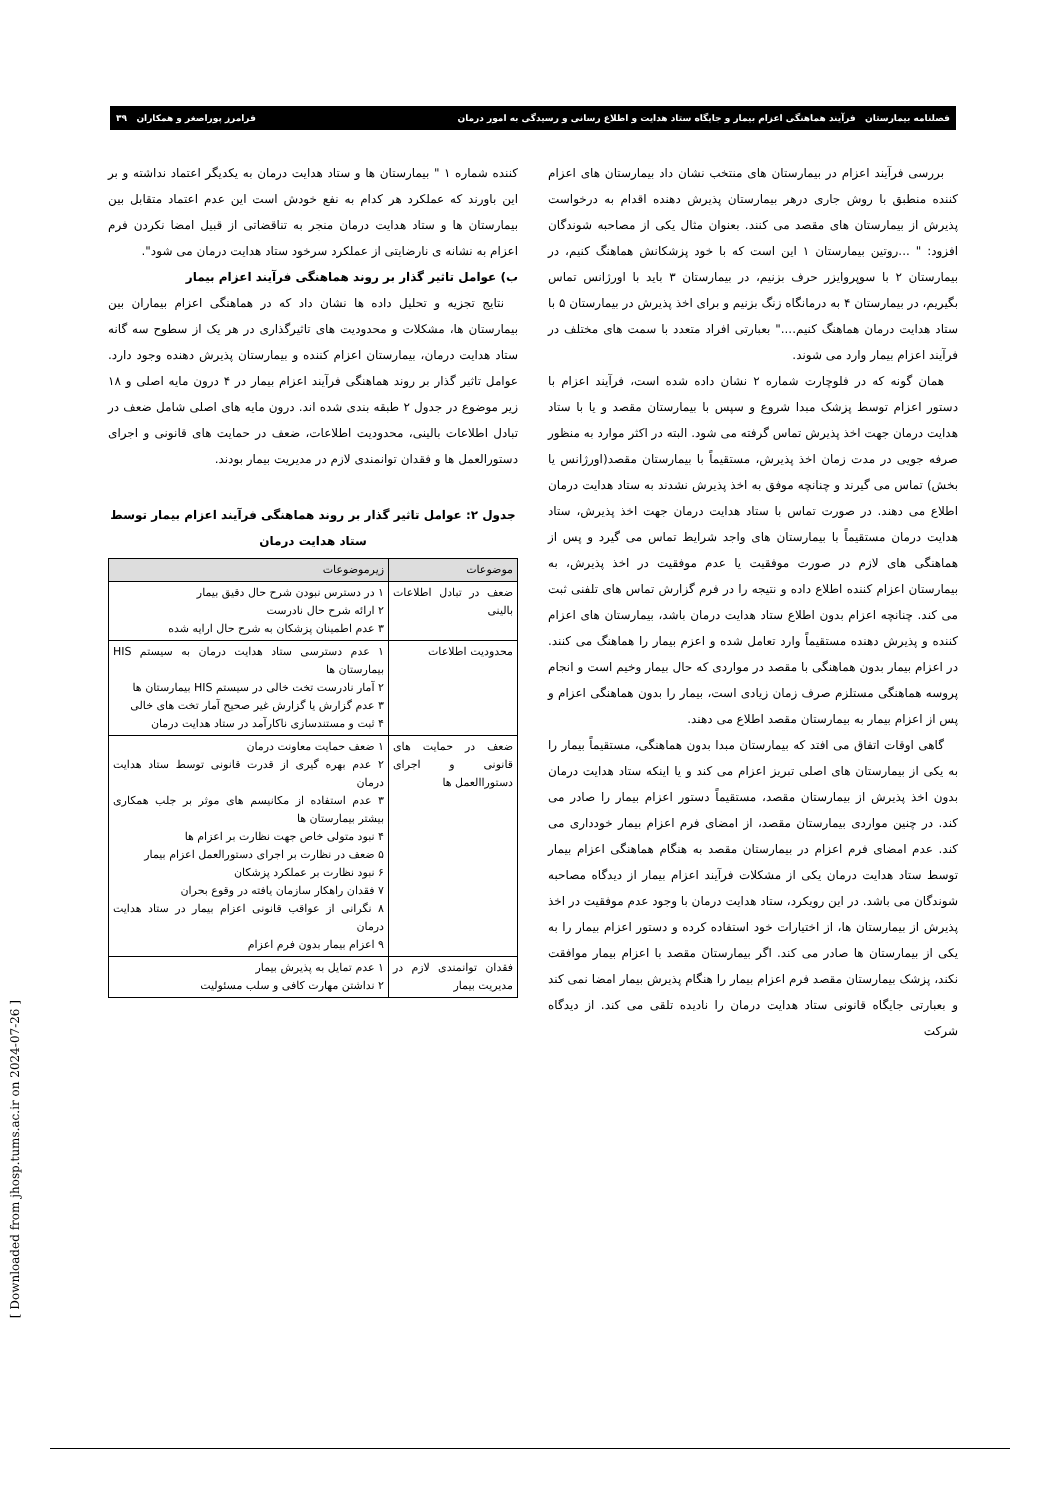فصلنامه بیمارستان فرآیند هماهنگی اعزام بیمار و جایگاه ستاد هدایت و اطلاع رسانی و رسیدگی به امور درمان فرامرز پوراصغر و همکاران ۳۹
بررسی فرآیند اعزام در بیمارستان های منتخب نشان داد بیمارستان های اعزام کننده منطبق با روش جاری درهر بیمارستان پذیرش دهنده اقدام به درخواست پذیرش از بیمارستان های مقصد می کنند. بعنوان مثال یکی از مصاحبه شوندگان افزود: " ...روتین بیمارستان ۱ این است که با خود پزشکانش هماهنگ کنیم، در بیمارستان ۲ با سوپروایزر حرف بزنیم، در بیمارستان ۳ باید با اورژانس تماس بگیریم، در بیمارستان ۴ به درمانگاه زنگ بزنیم و برای اخذ پذیرش در بیمارستان ۵ با ستاد هدایت درمان هماهنگ کنیم...." بعبارتی افراد متعدد با سمت های مختلف در فرآیند اعزام بیمار وارد می شوند.
همان گونه که در فلوچارت شماره ۲ نشان داده شده است، فرآیند اعزام با دستور اعزام توسط پزشک مبدا شروع و سپس با بیمارستان مقصد و یا با ستاد هدایت درمان جهت اخذ پذیرش تماس گرفته می شود. البته در اکثر موارد به منظور صرفه جویی در مدت زمان اخذ پذیرش، مستقیماً با بیمارستان مقصد(اورژانس یا بخش) تماس می گیرند و چنانچه موفق به اخذ پذیرش نشدند به ستاد هدایت درمان اطلاع می دهند. در صورت تماس با ستاد هدایت درمان جهت اخذ پذیرش، ستاد هدایت درمان مستقیماً با بیمارستان های واجد شرایط تماس می گیرد و پس از هماهنگی های لازم در صورت موفقیت یا عدم موفقیت در اخذ پذیرش، به بیمارستان اعزام کننده اطلاع داده و نتیجه را در فرم گزارش تماس های تلفنی ثبت می کند. چنانچه اعزام بدون اطلاع ستاد هدایت درمان باشد، بیمارستان های اعزام کننده و پذیرش دهنده مستقیماً وارد تعامل شده و اعزم بیمار را هماهنگ می کنند. در اعزام بیمار بدون هماهنگی با مقصد در مواردی که حال بیمار وخیم است و انجام پروسه هماهنگی مستلزم صرف زمان زیادی است، بیمار را بدون هماهنگی اعزام و پس از اعزام بیمار به بیمارستان مقصد اطلاع می دهند.
گاهی اوقات اتفاق می افتد که بیمارستان مبدا بدون هماهنگی، مستقیماً بیمار را به یکی از بیمارستان های اصلی تبریز اعزام می کند و یا اینکه ستاد هدایت درمان بدون اخذ پذیرش از بیمارستان مقصد، مستقیماً دستور اعزام بیمار را صادر می کند. در چنین مواردی بیمارستان مقصد، از امضای فرم اعزام بیمار خودداری می کند. عدم امضای فرم اعزام در بیمارستان مقصد به هنگام هماهنگی اعزام بیمار توسط ستاد هدایت درمان یکی از مشکلات فرآیند اعزام بیمار از دیدگاه مصاحبه شوندگان می باشد. در این رویکرد، ستاد هدایت درمان با وجود عدم موفقیت در اخذ پذیرش از بیمارستان ها، از اختیارات خود استفاده کرده و دستور اعزام بیمار را به یکی از بیمارستان ها صادر می کند. اگر بیمارستان مقصد با اعزام بیمار موافقت نکند، پزشک بیمارستان مقصد فرم اعزام بیمار را هنگام پذیرش بیمار امضا نمی کند و بعبارتی جایگاه قانونی ستاد هدایت درمان را نادیده تلقی می کند. از دیدگاه شرکت
کننده شماره ۱ " بیمارستان ها و ستاد هدایت درمان به یکدیگر اعتماد نداشته و بر این باورند که عملکرد هر کدام به نفع خودش است این عدم اعتماد متقابل بین بیمارستان ها و ستاد هدایت درمان منجر به تناقضاتی از قبیل امضا نکردن فرم اعزام به نشانه ی نارضایتی از عملکرد سرخود ستاد هدایت درمان می شود".
ب) عوامل تاثیر گذار بر روند هماهنگی فرآیند اعزام بیمار
نتایج تجزیه و تحلیل داده ها نشان داد که در هماهنگی اعزام بیماران بین بیمارستان ها، مشکلات و محدودیت های تاثیرگذاری در هر یک از سطوح سه گانه ستاد هدایت درمان، بیمارستان اعزام کننده و بیمارستان پذیرش دهنده وجود دارد. عوامل تاثیر گذار بر روند هماهنگی فرآیند اعزام بیمار در ۴ درون مایه اصلی و ۱۸ زیر موضوع در جدول ۲ طبقه بندی شده اند. درون مایه های اصلی شامل ضعف در تبادل اطلاعات بالینی، محدودیت اطلاعات، ضعف در حمایت های قانونی و اجرای دستورالعمل ها و فقدان توانمندی لازم در مدیریت بیمار بودند.
جدول ۲: عوامل تاثیر گذار بر روند هماهنگی فرآیند اعزام بیمار توسط ستاد هدایت درمان
| موضوعات | زیرموضوعات |
| --- | --- |
| ضعف در تبادل اطلاعات بالینی | ۱ در دسترس نبودن شرح حال دقیق بیمار ۲ ارائه شرح حال نادرست ۳ عدم اطمینان پزشکان به شرح حال ارایه شده |
| محدودیت اطلاعات | ۱ عدم دسترسی ستاد هدایت درمان به سیستم HIS بیمارستان ها ۲ آمار نادرست تخت خالی در سیستم HIS بیمارستان ها ۳ عدم گزارش یا گزارش غیر صحیح آمار تخت های خالی ۴ ثبت و مستندسازی ناکارآمد در ستاد هدایت درمان |
| ضعف در حمایت های قانونی و اجرای دستوراالعمل ها | ۱ ضعف حمایت معاونت درمان ۲ عدم بهره گیری از قدرت قانونی توسط ستاد هدایت درمان ۳ عدم استفاده از مکانیسم های موثر بر جلب همکاری بیشتر بیمارستان ها ۴ نبود متولی خاص جهت نظارت بر اعزام ها ۵ ضعف در نظارت بر اجرای دستورالعمل اعزام بیمار ۶ نبود نظارت بر عملکرد پزشکان ۷ فقدان راهکار سازمان یافته در وقوع بحران ۸ نگرانی از عواقب قانونی اعزام بیمار در ستاد هدایت درمان ۹ اعزام بیمار بدون فرم اعزام |
| فقدان توانمندی لازم در مدیریت بیمار | ۱ عدم تمایل به پذیرش بیمار ۲ نداشتن مهارت کافی و سلب مسئولیت |
[ Downloaded from jhosp.tums.ac.ir on 2024-07-26 ]